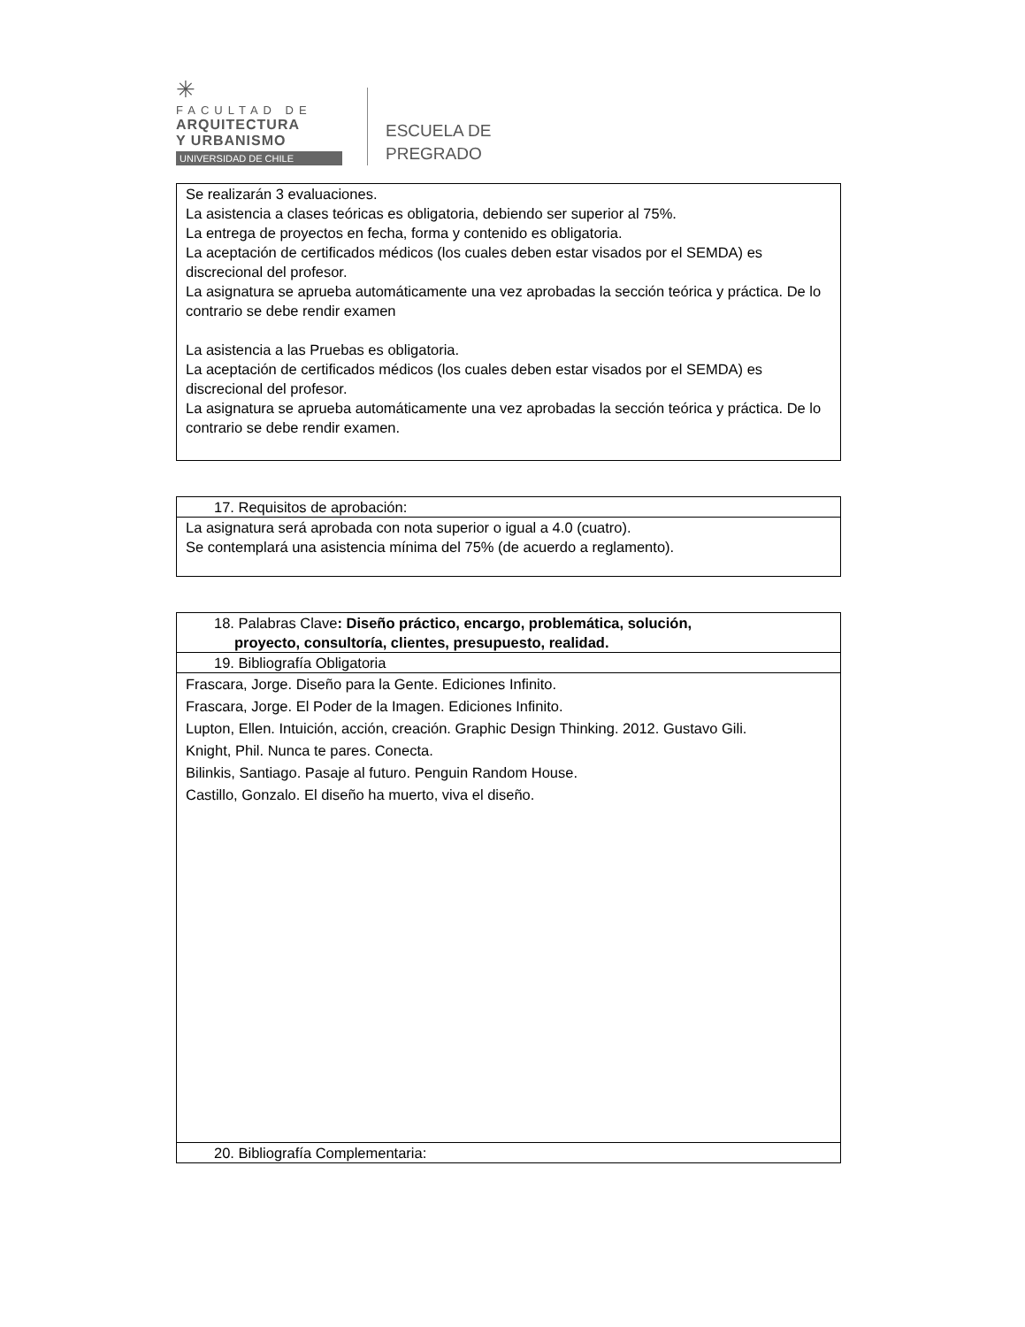✳
FACULTAD DE
ARQUITECTURA
Y URBANISMO
UNIVERSIDAD DE CHILE
ESCUELA DE
PREGRADO
| Se realizarán 3 evaluaciones. La asistencia a clases teóricas es obligatoria, debiendo ser superior al 75%. La entrega de proyectos en fecha, forma y contenido es obligatoria. La aceptación de certificados médicos (los cuales deben estar visados por el SEMDA) es discrecional del profesor. La asignatura se aprueba automáticamente una vez aprobadas la sección teórica y práctica. De lo contrario se debe rendir examen La asistencia a las Pruebas es obligatoria. La aceptación de certificados médicos (los cuales deben estar visados por el SEMDA) es discrecional del profesor. La asignatura se aprueba automáticamente una vez aprobadas la sección teórica y práctica. De lo contrario se debe rendir examen. |
| 17. Requisitos de aprobación: |
| La asignatura será aprobada con nota superior o igual a 4.0 (cuatro). Se contemplará una asistencia mínima del 75% (de acuerdo a reglamento). |
| 18. Palabras Clave : Diseño práctico, encargo, problemática, solución, proyecto, consultoría, clientes, presupuesto, realidad. |
| 19. Bibliografía Obligatoria |
| Frascara, Jorge. Diseño para la Gente. Ediciones Infinito. Frascara, Jorge. El Poder de la Imagen. Ediciones Infinito. Lupton, Ellen. Intuición, acción, creación. Graphic Design Thinking. 2012. Gustavo Gili. Knight, Phil. Nunca te pares. Conecta. Bilinkis, Santiago. Pasaje al futuro. Penguin Random House. Castillo, Gonzalo. El diseño ha muerto, viva el diseño. |
| 20. Bibliografía Complementaria: |